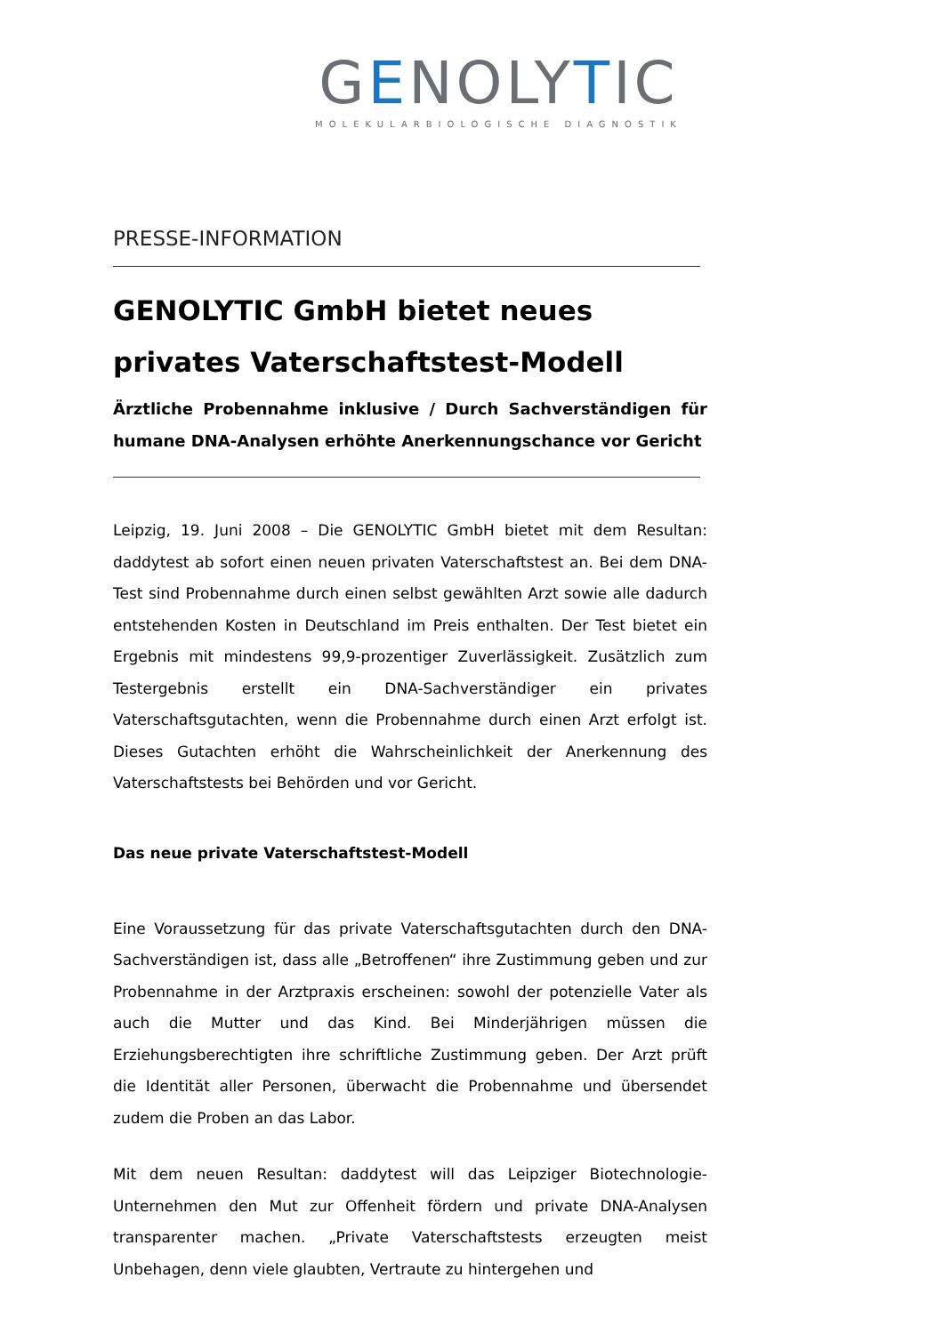GENOLYTIC
MOLEKULARBIOLOGISCHE DIAGNOSTIK
PRESSE-INFORMATION
GENOLYTIC GmbH bietet neues privates Vaterschaftstest-Modell
Ärztliche Probennahme inklusive / Durch Sachverständigen für humane DNA-Analysen erhöhte Anerkennungschance vor Gericht
Leipzig, 19. Juni 2008 – Die GENOLYTIC GmbH bietet mit dem Resultan: daddytest ab sofort einen neuen privaten Vaterschaftstest an. Bei dem DNA-Test sind Probennahme durch einen selbst gewählten Arzt sowie alle dadurch entstehenden Kosten in Deutschland im Preis enthalten. Der Test bietet ein Ergebnis mit mindestens 99,9-prozentiger Zuverlässigkeit. Zusätzlich zum Testergebnis erstellt ein DNA-Sachverständiger ein privates Vaterschaftsgutachten, wenn die Probennahme durch einen Arzt erfolgt ist. Dieses Gutachten erhöht die Wahrscheinlichkeit der Anerkennung des Vaterschaftstests bei Behörden und vor Gericht.
Das neue private Vaterschaftstest-Modell
Eine Voraussetzung für das private Vaterschaftsgutachten durch den DNA-Sachverständigen ist, dass alle „Betroffenen“ ihre Zustimmung geben und zur Probennahme in der Arztpraxis erscheinen: sowohl der potenzielle Vater als auch die Mutter und das Kind. Bei Minderjährigen müssen die Erziehungsberechtigten ihre schriftliche Zustimmung geben. Der Arzt prüft die Identität aller Personen, überwacht die Probennahme und übersendet zudem die Proben an das Labor.
Mit dem neuen Resultan: daddytest will das Leipziger Biotechnologie-Unternehmen den Mut zur Offenheit fördern und private DNA-Analysen transparenter machen. „Private Vaterschaftstests erzeugten meist Unbehagen, denn viele glaubten, Vertraute zu hintergehen und